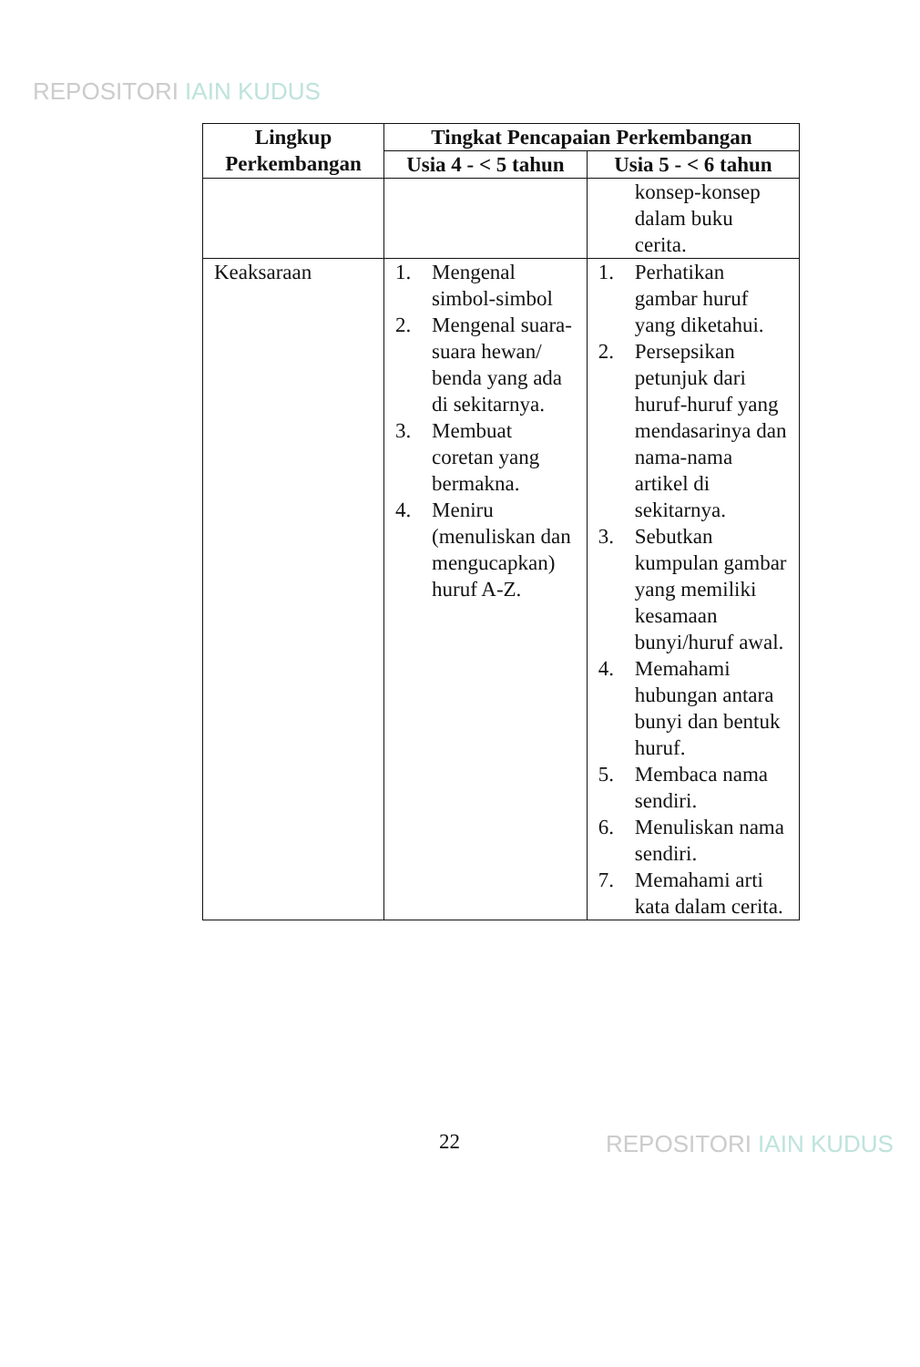REPOSITORI IAIN KUDUS
| Lingkup Perkembangan | Tingkat Pencapaian Perkembangan | |
| --- | --- | --- |
| | Usia 4 - < 5 tahun | Usia 5 - < 6 tahun |
| | | konsep-konsep dalam buku cerita. |
| Keaksaraan | 1. Mengenal simbol-simbol 2. Mengenal suara-suara hewan/ benda yang ada di sekitarnya. 3. Membuat coretan yang bermakna. 4. Meniru (menuliskan dan mengucapkan) huruf A-Z. | 1. Perhatikan gambar huruf yang diketahui. 2. Persepsikan petunjuk dari huruf-huruf yang mendasarinya dan nama-nama artikel di sekitarnya. 3. Sebutkan kumpulan gambar yang memiliki kesamaan bunyi/huruf awal. 4. Memahami hubungan antara bunyi dan bentuk huruf. 5. Membaca nama sendiri. 6. Menuliskan nama sendiri. 7. Memahami arti kata dalam cerita. |
22 REPOSITORI IAIN KUDUS